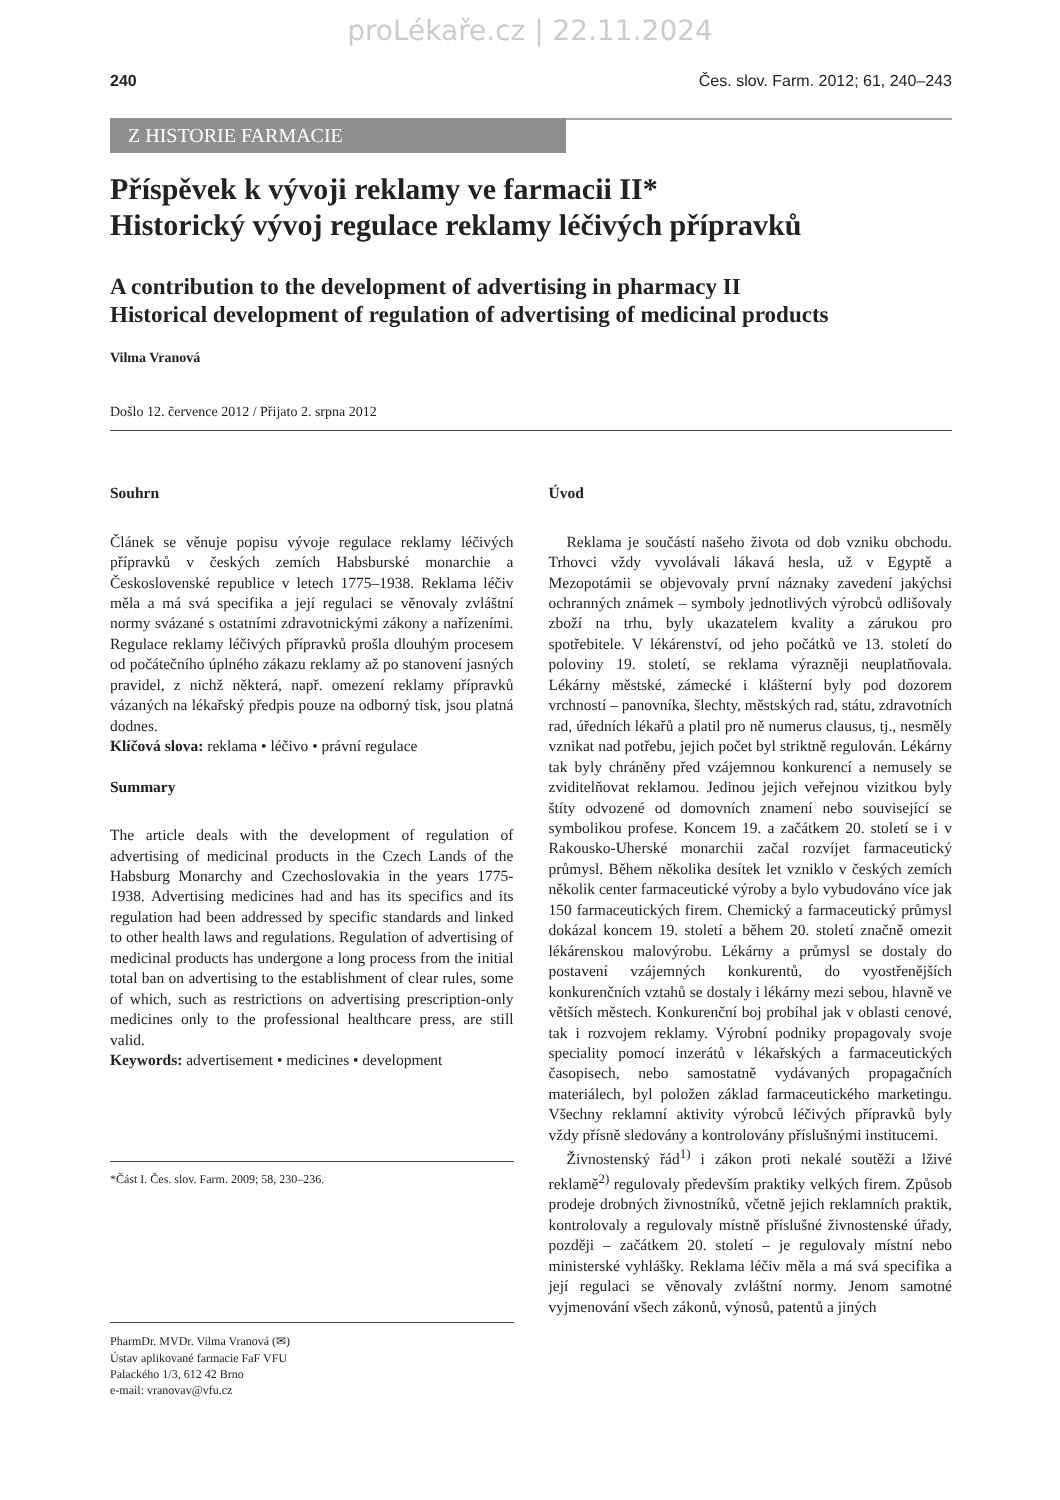proLékaře.cz | 22.11.2024
240 Čes. slov. Farm. 2012; 61, 240–243
Z HISTORIE FARMACIE
Příspěvek k vývoji reklamy ve farmacii II*
Historický vývoj regulace reklamy léčivých přípravků
A contribution to the development of advertising in pharmacy II
Historical development of regulation of advertising of medicinal products
Vilma Vranová
Došlo 12. července 2012 / Přijato 2. srpna 2012
Souhrn
Článek se věnuje popisu vývoje regulace reklamy léčivých přípravků v českých zemích Habsburské monarchie a Československé republice v letech 1775–1938. Reklama léčiv měla a má svá specifika a její regulaci se věnovaly zvláštní normy svázané s ostatními zdravotnickými zákony a nařízeními. Regulace reklamy léčivých přípravků prošla dlouhým procesem od počátečního úplného zákazu reklamy až po stanovení jasných pravidel, z nichž některá, např. omezení reklamy přípravků vázaných na lékařský předpis pouze na odborný tisk, jsou platná dodnes.
Klíčová slova: reklama • léčivo • právní regulace
Summary
The article deals with the development of regulation of advertising of medicinal products in the Czech Lands of the Habsburg Monarchy and Czechoslovakia in the years 1775-1938. Advertising medicines had and has its specifics and its regulation had been addressed by specific standards and linked to other health laws and regulations. Regulation of advertising of medicinal products has undergone a long process from the initial total ban on advertising to the establishment of clear rules, some of which, such as restrictions on advertising prescription-only medicines only to the professional healthcare press, are still valid.
Keywords: advertisement • medicines • development
*Část I. Čes. slov. Farm. 2009; 58, 230–236.
PharmDr. MVDr. Vilma Vranová (✉)
Ústav aplikované farmacie FaF VFU
Palackého 1/3, 612 42 Brno
e-mail: vranovav@vfu.cz
Úvod
Reklama je součástí našeho života od dob vzniku obchodu. Trhovci vždy vyvolávali lákavá hesla, už v Egyptě a Mezopotámii se objevovaly první náznaky zavedení jakýchsi ochranných známek – symboly jednotlivých výrobců odlišovaly zboží na trhu, byly ukazatelem kvality a zárukou pro spotřebitele. V lékárenství, od jeho počátků ve 13. století do poloviny 19. století, se reklama výrazněji neuplatňovala. Lékárny městské, zámecké i klášterní byly pod dozorem vrchností – panovníka, šlechty, městských rad, státu, zdravotních rad, úředních lékařů a platil pro ně numerus clausus, tj., nesměly vznikat nad potřebu, jejich počet byl striktně regulován. Lékárny tak byly chráněny před vzájemnou konkurencí a nemusely se zviditelňovat reklamou. Jedinou jejich veřejnou vizitkou byly štíty odvozené od domovních znamení nebo související se symbolikou profese. Koncem 19. a začátkem 20. století se i v Rakousko-Uherské monarchii začal rozvíjet farmaceutický průmysl. Během několika desítek let vzniklo v českých zemích několik center farmaceutické výroby a bylo vybudováno více jak 150 farmaceutických firem. Chemický a farmaceutický průmysl dokázal koncem 19. století a během 20. století značně omezit lékárenskou malovýrobu. Lékárny a průmysl se dostaly do postavení vzájemných konkurentů, do vyostřenějších konkurenčních vztahů se dostaly i lékárny mezi sebou, hlavně ve větších městech. Konkurenční boj probíhal jak v oblasti cenové, tak i rozvojem reklamy. Výrobní podniky propagovaly svoje speciality pomocí inzerátů v lékařských a farmaceutických časopisech, nebo samostatně vydávaných propagačních materiálech, byl položen základ farmaceutického marketingu. Všechny reklamní aktivity výrobců léčivých přípravků byly vždy přísně sledovány a kontrolovány příslušnými institucemi.
Živnostenský řád<sup>1)</sup> i zákon proti nekalé soutěži a lživé reklamě<sup>2)</sup> regulovaly především praktiky velkých firem. Způsob prodeje drobných živnostníků, včetně jejich reklamních praktik, kontrolovaly a regulovaly místně příslušné živnostenské úřady, později – začátkem 20. století – je regulovaly místní nebo ministerské vyhlášky. Reklama léčiv měla a má svá specifika a její regulaci se věnovaly zvláštní normy. Jenom samotné vyjmenování všech zákonů, výnosů, patentů a jiných